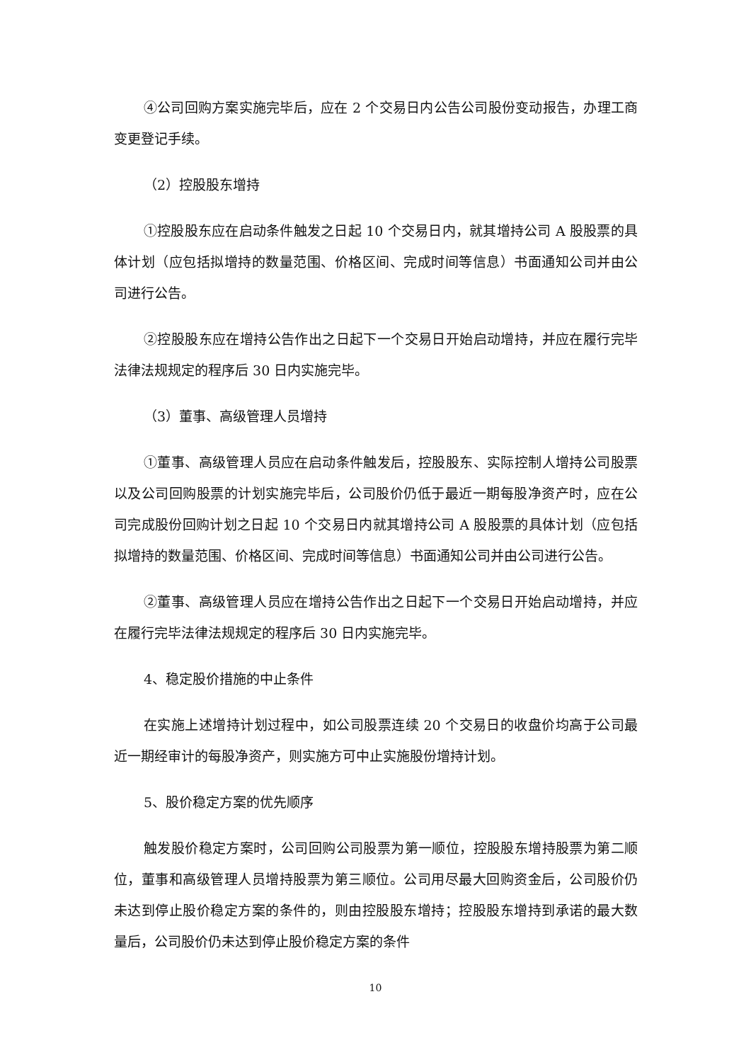④公司回购方案实施完毕后，应在 2 个交易日内公告公司股份变动报告，办理工商变更登记手续。
（2）控股股东增持
①控股股东应在启动条件触发之日起 10 个交易日内，就其增持公司 A 股股票的具体计划（应包括拟增持的数量范围、价格区间、完成时间等信息）书面通知公司并由公司进行公告。
②控股股东应在增持公告作出之日起下一个交易日开始启动增持，并应在履行完毕法律法规规定的程序后 30 日内实施完毕。
（3）董事、高级管理人员增持
①董事、高级管理人员应在启动条件触发后，控股股东、实际控制人增持公司股票以及公司回购股票的计划实施完毕后，公司股价仍低于最近一期每股净资产时，应在公司完成股份回购计划之日起 10 个交易日内就其增持公司 A 股股票的具体计划（应包括拟增持的数量范围、价格区间、完成时间等信息）书面通知公司并由公司进行公告。
②董事、高级管理人员应在增持公告作出之日起下一个交易日开始启动增持，并应在履行完毕法律法规规定的程序后 30 日内实施完毕。
4、稳定股价措施的中止条件
在实施上述增持计划过程中，如公司股票连续 20 个交易日的收盘价均高于公司最近一期经审计的每股净资产，则实施方可中止实施股份增持计划。
5、股价稳定方案的优先顺序
触发股价稳定方案时，公司回购公司股票为第一顺位，控股股东增持股票为第二顺位，董事和高级管理人员增持股票为第三顺位。公司用尽最大回购资金后，公司股价仍未达到停止股价稳定方案的条件的，则由控股股东增持；控股股东增持到承诺的最大数量后，公司股价仍未达到停止股价稳定方案的条件
10